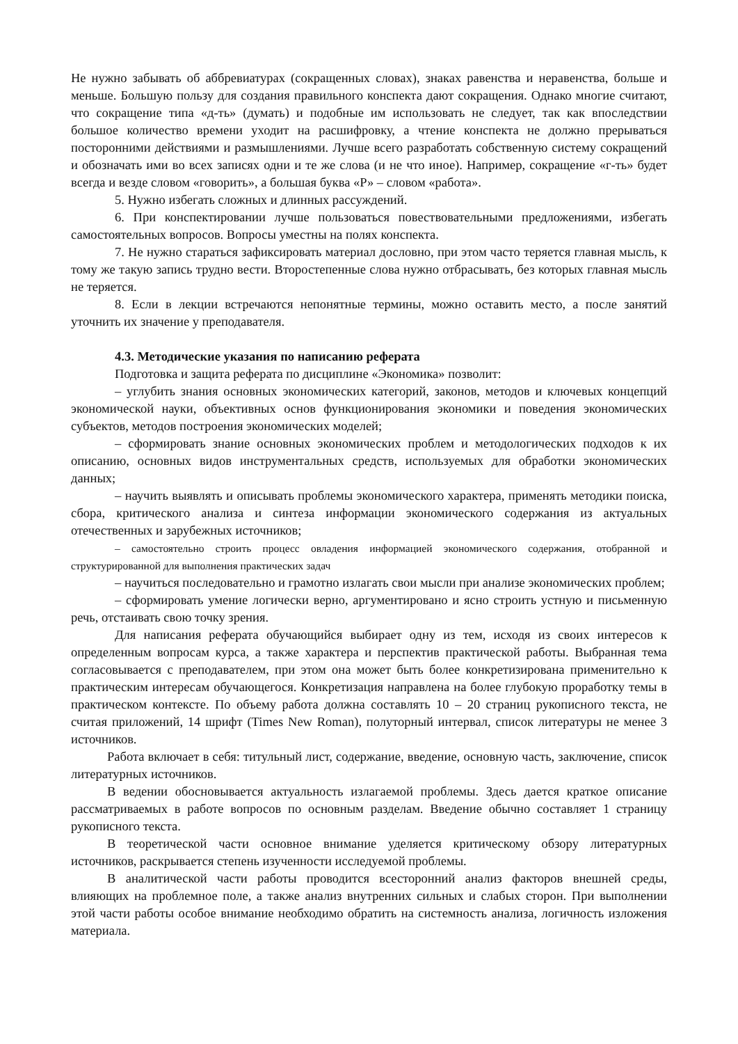Не нужно забывать об аббревиатурах (сокращенных словах), знаках равенства и неравенства, больше и меньше. Большую пользу для создания правильного конспекта дают сокращения. Однако многие считают, что сокращение типа «д-ть» (думать) и подобные им использовать не следует, так как впоследствии большое количество времени уходит на расшифровку, а чтение конспекта не должно прерываться посторонними действиями и размышлениями. Лучше всего разработать собственную систему сокращений и обозначать ими во всех записях одни и те же слова (и не что иное). Например, сокращение «г-ть» будет всегда и везде словом «говорить», а большая буква «Р» – словом «работа».
5. Нужно избегать сложных и длинных рассуждений.
6. При конспектировании лучше пользоваться повествовательными предложениями, избегать самостоятельных вопросов. Вопросы уместны на полях конспекта.
7. Не нужно стараться зафиксировать материал дословно, при этом часто теряется главная мысль, к тому же такую запись трудно вести. Второстепенные слова нужно отбрасывать, без которых главная мысль не теряется.
8. Если в лекции встречаются непонятные термины, можно оставить место, а после занятий уточнить их значение у преподавателя.
4.3. Методические указания по написанию реферата
Подготовка и защита реферата по дисциплине «Экономика» позволит:
– углубить знания основных экономических категорий, законов, методов и ключевых концепций экономической науки, объективных основ функционирования экономики и поведения экономических субъектов, методов построения экономических моделей;
– сформировать знание основных экономических проблем и методологических подходов к их описанию, основных видов инструментальных средств, используемых для обработки экономических данных;
– научить выявлять и описывать проблемы экономического характера, применять методики поиска, сбора, критического анализа и синтеза информации экономического содержания из актуальных отечественных и зарубежных источников;
– самостоятельно строить процесс овладения информацией экономического содержания, отобранной и структурированной для выполнения практических задач
– научиться последовательно и грамотно излагать свои мысли при анализе экономических проблем;
– сформировать умение логически верно, аргументировано и ясно строить устную и письменную речь, отстаивать свою точку зрения.
Для написания реферата обучающийся выбирает одну из тем, исходя из своих интересов к определенным вопросам курса, а также характера и перспектив практической работы. Выбранная тема согласовывается с преподавателем, при этом она может быть более конкретизирована применительно к практическим интересам обучающегося. Конкретизация направлена на более глубокую проработку темы в практическом контексте. По объему работа должна составлять 10 – 20 страниц рукописного текста, не считая приложений, 14 шрифт (Times New Roman), полуторный интервал, список литературы не менее 3 источников.
Работа включает в себя: титульный лист, содержание, введение, основную часть, заключение, список литературных источников.
В ведении обосновывается актуальность излагаемой проблемы. Здесь дается краткое описание рассматриваемых в работе вопросов по основным разделам. Введение обычно составляет 1 страницу рукописного текста.
В теоретической части основное внимание уделяется критическому обзору литературных источников, раскрывается степень изученности исследуемой проблемы.
В аналитической части работы проводится всесторонний анализ факторов внешней среды, влияющих на проблемное поле, а также анализ внутренних сильных и слабых сторон. При выполнении этой части работы особое внимание необходимо обратить на системность анализа, логичность изложения материала.